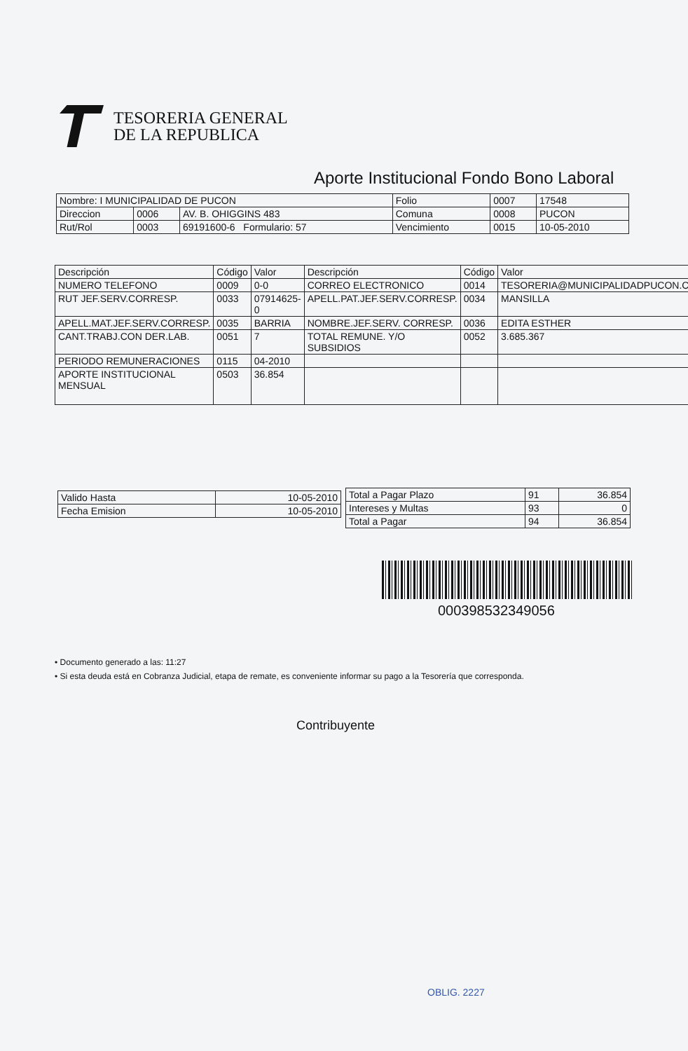TESORERIA GENERAL
DE LA REPUBLICA
Aporte Institucional Fondo Bono Laboral
| Nombre: I MUNICIPALIDAD DE PUCON | | | Folio | 0007 | 17548 |
| Direccion | 0006 | AV. B. OHIGGINS 483 | Comuna | 0008 | PUCON |
| Rut/Rol | 0003 | 69191600-6 Formulario: 57 | Vencimiento | 0015 | 10-05-2010 |
| Descripción | Código | Valor | Descripción | Código | Valor |
| --- | --- | --- | --- | --- | --- |
| NUMERO TELEFONO | 0009 | 0-0 | CORREO ELECTRONICO | 0014 | TESORERIA@MUNICIPALIDADPUCON.CL |
| RUT JEF.SERV.CORRESP. | 0033 | 07914625-0 | APELL.PAT.JEF.SERV.CORRESP. | 0034 | MANSILLA |
| APELL.MAT.JEF.SERV.CORRESP. | 0035 | BARRIA | NOMBRE.JEF.SERV. CORRESP. | 0036 | EDITA ESTHER |
| CANT.TRABJ.CON DER.LAB. | 0051 | 7 | TOTAL REMUNE. Y/O SUBSIDIOS | 0052 | 3.685.367 |
| PERIODO REMUNERACIONES | 0115 | 04-2010 | | | |
| APORTE INSTITUCIONAL MENSUAL | 0503 | 36.854 | | | |
| Valido Hasta | 10-05-2010 |
| Fecha Emision | 10-05-2010 |
| Total a Pagar Plazo | 91 | 36.854 |
| Intereses y Multas | 93 | 0 |
| Total a Pagar | 94 | 36.854 |
000398532349056
• Documento generado a las: 11:27
• Si esta deuda está en Cobranza Judicial, etapa de remate, es conveniente informar su pago a la Tesorería que corresponda.
Contribuyente
OBLIG. 2227